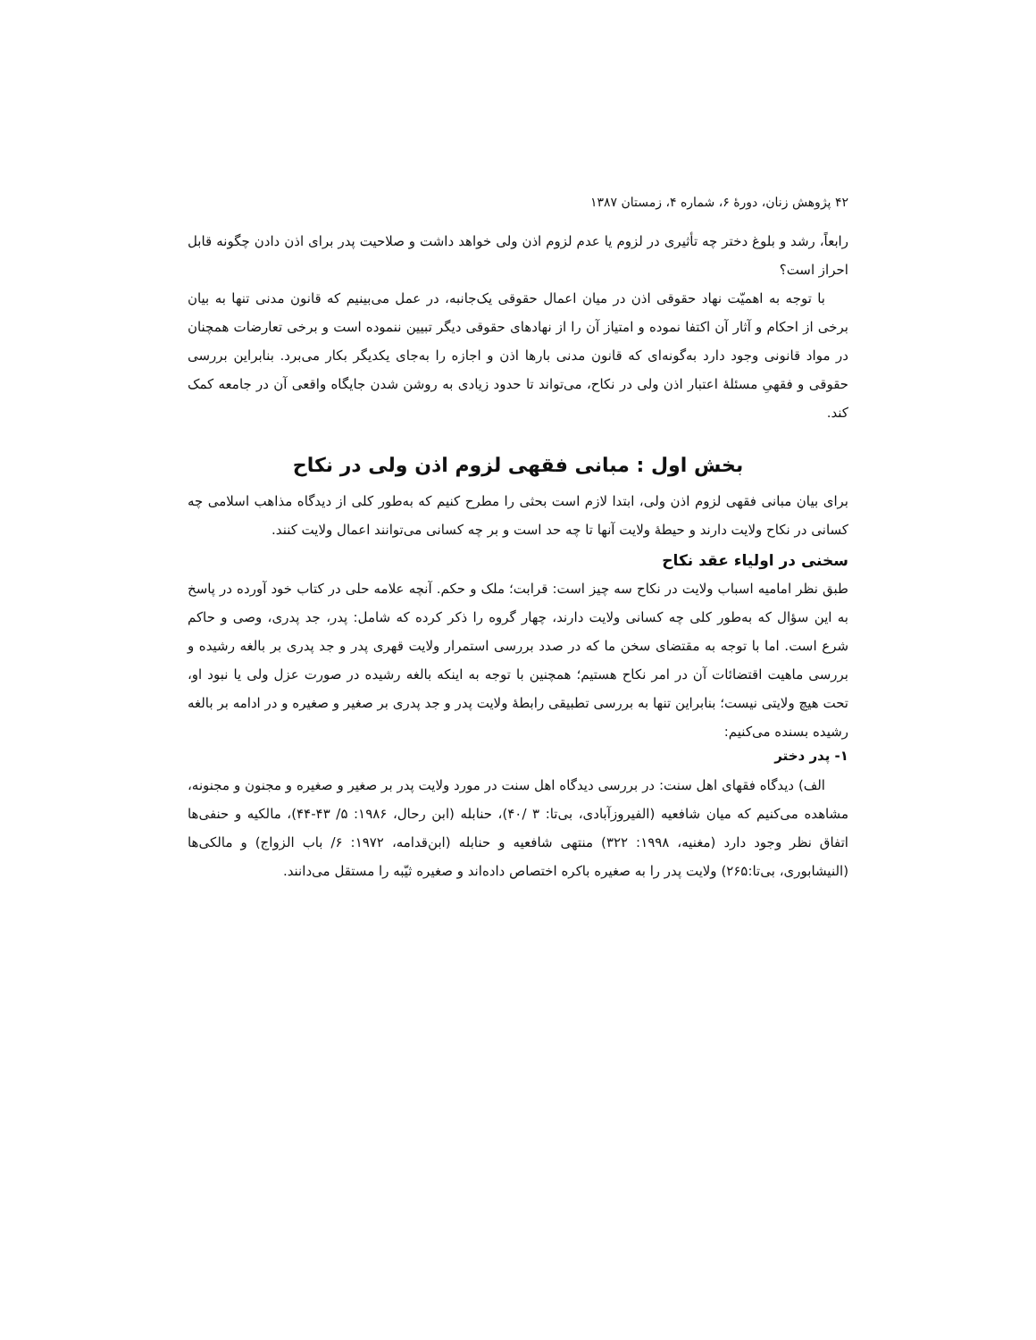۴۲ پژوهش زنان، دورهٔ ۶، شماره ۴، زمستان ۱۳۸۷
رابعاً، رشد و بلوغ دختر چه تأثیری در لزوم یا عدم لزوم اذن ولی خواهد داشت و صلاحیت پدر برای اذن دادن چگونه قابل احراز است؟
با توجه به اهمیّت نهاد حقوقی اذن در میان اعمال حقوقی یک‌جانبه، در عمل می‌بینیم که قانون مدنی تنها به بیان برخی از احکام و آثار آن اکتفا نموده و امتیاز آن را از نهادهای حقوقی دیگر تبیین ننموده است و برخی تعارضات همچنان در مواد قانونی وجود دارد به‌گونه‌ای که قانون مدنی بارها اذن و اجازه را به‌جای یکدیگر بکار می‌برد. بنابراین بررسی حقوقی و فقهیِ مسئلهٔ اعتبار اذن ولی در نکاح، می‌تواند تا حدود زیادی به روشن شدن جایگاه واقعی آن در جامعه کمک کند.
بخش اول : مبانی فقهی لزوم اذن ولی در نکاح
برای بیان مبانی فقهی لزوم اذن ولی، ابتدا لازم است بحثی را مطرح کنیم که به‌طور کلی از دیدگاه مذاهب اسلامی چه کسانی در نکاح ولایت دارند و حیطهٔ ولایت آنها تا چه حد است و بر چه کسانی می‌توانند اعمال ولایت کنند.
سخنی در اولیاء عقد نکاح
طبق نظر امامیه اسباب ولایت در نکاح سه چیز است: قرابت؛ ملک و حکم. آنچه علامه حلی در کتاب خود آورده در پاسخ به این سؤال که به‌طور کلی چه کسانی ولایت دارند، چهار گروه را ذکر کرده که شامل: پدر، جد پدری، وصی و حاکم شرع است. اما با توجه به مقتضای سخن ما که در صدد بررسی استمرار ولایت قهری پدر و جد پدری بر بالغه رشیده و بررسی ماهیت اقتضائات آن در امر نکاح هستیم؛ همچنین با توجه به اینکه بالغه رشیده در صورت عزل ولی یا نبود او، تحت هیچ ولایتی نیست؛ بنابراین تنها به بررسی تطبیقی رابطهٔ ولایت پدر و جد پدری بر صغیر و صغیره و در ادامه بر بالغه رشیده بسنده می‌کنیم:
۱- پدر دختر
الف) دیدگاه فقهای اهل سنت: در بررسی دیدگاه اهل سنت در مورد ولایت پدر بر صغیر و صغیره و مجنون و مجنونه، مشاهده می‌کنیم که میان شافعیه (الفیروزآبادی، بی‌تا: ۳ /۴۰)، حنابله (ابن رحال، ۱۹۸۶: ۵/ ۴۳-۴۴)، مالکیه و حنفی‌ها اتفاق نظر وجود دارد (مغنیه، ۱۹۹۸: ۳۲۲) منتهی شافعیه و حنابله (ابن‌قدامه، ۱۹۷۲: ۶/ باب الزواج) و مالکی‌ها (النیشابوری، بی‌تا:۲۶۵) ولایت پدر را به صغیره باکره اختصاص داده‌اند و صغیره ثیّبه را مستقل می‌دانند.